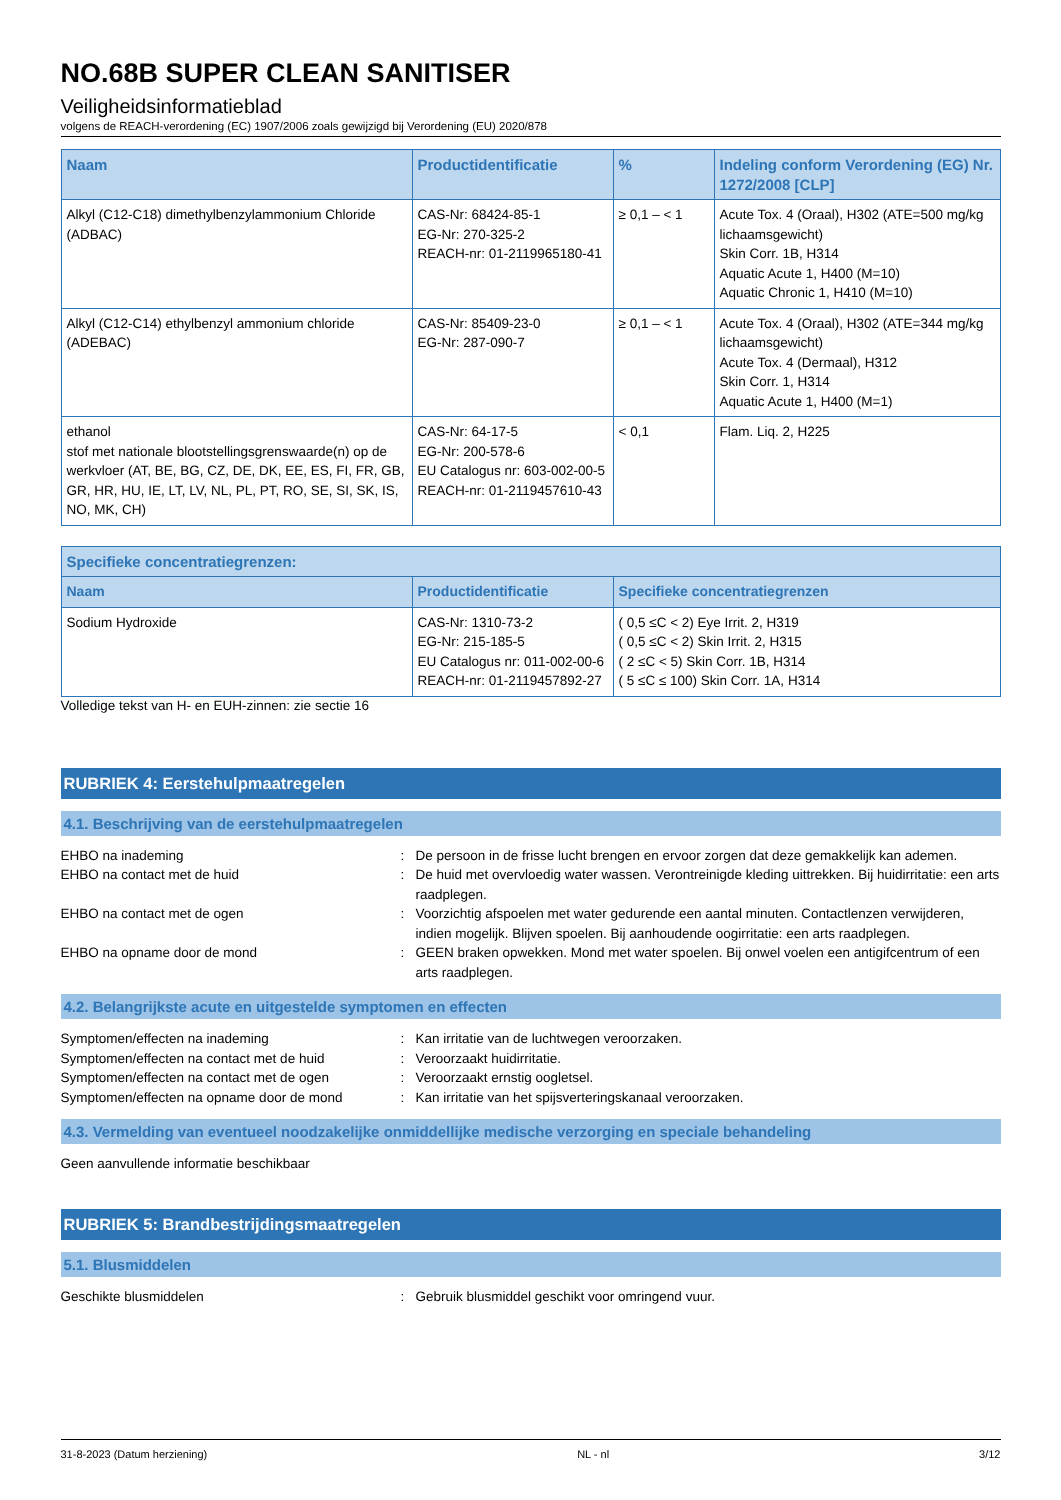NO.68B SUPER CLEAN SANITISER
Veiligheidsinformatieblad
volgens de REACH-verordening (EC) 1907/2006 zoals gewijzigd bij Verordening (EU) 2020/878
| Naam | Productidentificatie | % | Indeling conform Verordening (EG) Nr. 1272/2008 [CLP] |
| --- | --- | --- | --- |
| Alkyl (C12-C18) dimethylbenzylammonium Chloride (ADBAC) | CAS-Nr: 68424-85-1 EG-Nr: 270-325-2 REACH-nr: 01-2119965180-41 | ≥ 0,1 – < 1 | Acute Tox. 4 (Oraal), H302 (ATE=500 mg/kg lichaamsgewicht) Skin Corr. 1B, H314 Aquatic Acute 1, H400 (M=10) Aquatic Chronic 1, H410 (M=10) |
| Alkyl (C12-C14) ethylbenzyl ammonium chloride (ADEBAC) | CAS-Nr: 85409-23-0 EG-Nr: 287-090-7 | ≥ 0,1 – < 1 | Acute Tox. 4 (Oraal), H302 (ATE=344 mg/kg lichaamsgewicht) Acute Tox. 4 (Dermaal), H312 Skin Corr. 1, H314 Aquatic Acute 1, H400 (M=1) |
| ethanol stof met nationale blootstellingsgrenswaarde(n) op de werkvloer (AT, BE, BG, CZ, DE, DK, EE, ES, FI, FR, GB, GR, HR, HU, IE, LT, LV, NL, PL, PT, RO, SE, SI, SK, IS, NO, MK, CH) | CAS-Nr: 64-17-5 EG-Nr: 200-578-6 EU Catalogus nr: 603-002-00-5 REACH-nr: 01-2119457610-43 | < 0,1 | Flam. Liq. 2, H225 |
| Specifieke concentratiegrenzen: | | |
| --- | --- | --- |
| Naam | Productidentificatie | Specifieke concentratiegrenzen |
| Sodium Hydroxide | CAS-Nr: 1310-73-2 EG-Nr: 215-185-5 EU Catalogus nr: 011-002-00-6 REACH-nr: 01-2119457892-27 | ( 0,5 ≤C < 2) Eye Irrit. 2, H319 ( 0,5 ≤C < 2) Skin Irrit. 2, H315 ( 2 ≤C < 5) Skin Corr. 1B, H314 ( 5 ≤C ≤ 100) Skin Corr. 1A, H314 |
Volledige tekst van H- en EUH-zinnen: zie sectie 16
RUBRIEK 4: Eerstehulpmaatregelen
4.1. Beschrijving van de eerstehulpmaatregelen
EHBO na inademing : De persoon in de frisse lucht brengen en ervoor zorgen dat deze gemakkelijk kan ademen.
EHBO na contact met de huid : De huid met overvloedig water wassen. Verontreinigde kleding uittrekken. Bij huidirritatie: een arts raadplegen.
EHBO na contact met de ogen : Voorzichtig afspoelen met water gedurende een aantal minuten. Contactlenzen verwijderen, indien mogelijk. Blijven spoelen. Bij aanhoudende oogirritatie: een arts raadplegen.
EHBO na opname door de mond : GEEN braken opwekken. Mond met water spoelen. Bij onwel voelen een antigifcentrum of een arts raadplegen.
4.2. Belangrijkste acute en uitgestelde symptomen en effecten
Symptomen/effecten na inademing : Kan irritatie van de luchtwegen veroorzaken.
Symptomen/effecten na contact met de huid : Veroorzaakt huidirritatie.
Symptomen/effecten na contact met de ogen : Veroorzaakt ernstig oogletsel.
Symptomen/effecten na opname door de mond : Kan irritatie van het spijsverteringskanaal veroorzaken.
4.3. Vermelding van eventueel noodzakelijke onmiddellijke medische verzorging en speciale behandeling
Geen aanvullende informatie beschikbaar
RUBRIEK 5: Brandbestrijdingsmaatregelen
5.1. Blusmiddelen
Geschikte blusmiddelen : Gebruik blusmiddel geschikt voor omringend vuur.
31-8-2023 (Datum herziening) NL - nl 3/12